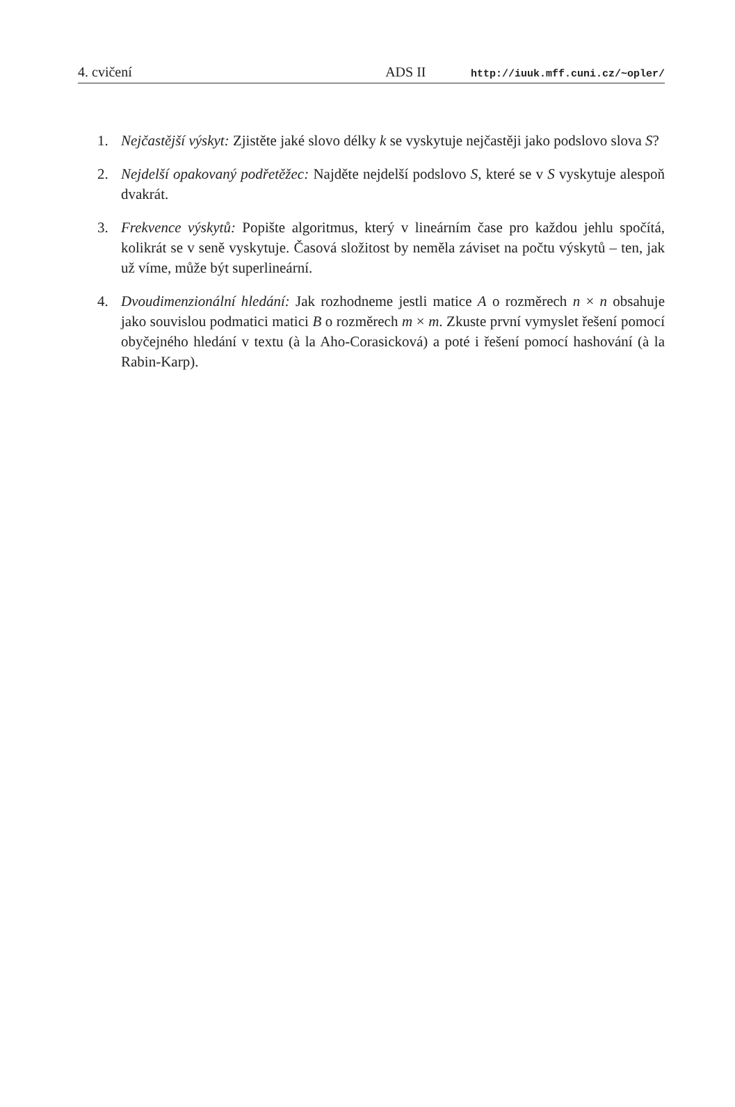4. cvičení ADS II http://iuuk.mff.cuni.cz/~opler/
1. Nejčastější výskyt: Zjistěte jaké slovo délky k se vyskytuje nejčastěji jako podslovo slova S?
2. Nejdelší opakovaný podřetěžec: Najděte nejdelší podslovo S, které se v S vyskytuje alespoň dvakrát.
3. Frekvence výskytů: Popište algoritmus, který v lineárním čase pro každou jehlu spočítá, kolikrát se v seně vyskytuje. Časová složitost by neměla záviset na počtu výskytů – ten, jak už víme, může být superlineární.
4. Dvoudimenzionální hledání: Jak rozhodneme jestli matice A o rozměrech n × n obsahuje jako souvislou podmatici matici B o rozměrech m × m. Zkuste první vymyslet řešení pomocí obyčejného hledání v textu (à la Aho-Corasicková) a poté i řešení pomocí hashování (à la Rabin-Karp).